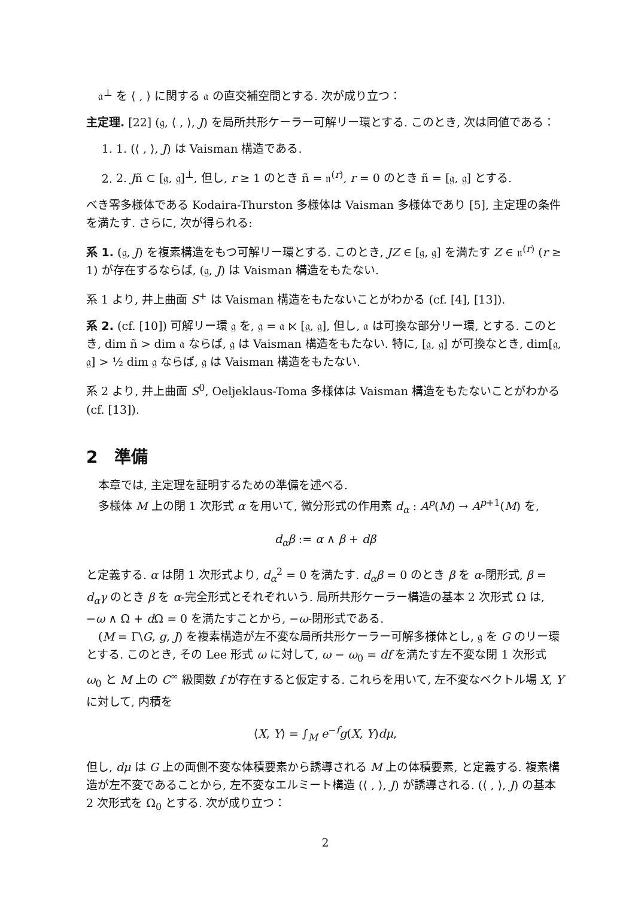𝔞<sup>⊥</sup> を ⟨ , ⟩ に関する 𝔞 の直交補空間とする. 次が成り立つ：
主定理. [22] (𝔤, ⟨ , ⟩, J) を局所共形ケーラー可解リー環とする. このとき, 次は同値である：
1. 1. (⟨ , ⟩, J) は Vaisman 構造である.
2. 2. Jñ ⊂ [𝔤, 𝔤]<sup>⊥</sup>, 但し, r ≥ 1 のとき ñ = 𝔫<sup>(r)</sup>, r = 0 のとき ñ = [𝔤, 𝔤] とする.
べき零多様体である Kodaira-Thurston 多様体は Vaisman 多様体であり [5], 主定理の条件を満たす. さらに, 次が得られる:
系 1. (𝔤, J) を複素構造をもつ可解リー環とする. このとき, JZ ∈ [𝔤, 𝔤] を満たす Z ∈ 𝔫<sup>(r)</sup> (r ≥ 1) が存在するならば, (𝔤, J) は Vaisman 構造をもたない.
系 1 より, 井上曲面 S<sup>+</sup> は Vaisman 構造をもたないことがわかる (cf. [4], [13]).
系 2. (cf. [10]) 可解リー環 𝔤 を, 𝔤 = 𝔞 ⋉ [𝔤, 𝔤], 但し, 𝔞 は可換な部分リー環, とする. このとき, dim ñ > dim 𝔞 ならば, 𝔤 は Vaisman 構造をもたない. 特に, [𝔤, 𝔤] が可換なとき, dim[𝔤, 𝔤] > ½ dim 𝔤 ならば, 𝔤 は Vaisman 構造をもたない.
系 2 より, 井上曲面 S<sup>0</sup>, Oeljeklaus-Toma 多様体は Vaisman 構造をもたないことがわかる (cf. [13]).
2　準備
本章では, 主定理を証明するための準備を述べる.
多様体 M 上の閉 1 次形式 α を用いて, 微分形式の作用素 d<sub>α</sub> : A<sup>p</sup>(M) → A<sup>p+1</sup>(M) を,
d<sub>α</sub>β := α ∧ β + dβ
と定義する. α は閉 1 次形式より, d<sub>α</sub><sup>2</sup> = 0 を満たす. d<sub>α</sub>β = 0 のとき β を α-閉形式, β = d<sub>α</sub>γ のとき β を α-完全形式とそれぞれいう. 局所共形ケーラー構造の基本 2 次形式 Ω は, −ω ∧ Ω + d Ω = 0 を満たすことから, −ω-閉形式である.
(M = Γ\G, g, J) を複素構造が左不変な局所共形ケーラー可解多様体とし, 𝔤 を G のリー環とする. このとき, その Lee 形式 ω に対して, ω − ω<sub>0</sub> = df を満たす左不変な閉 1 次形式 ω<sub>0</sub> と M 上の C<sup>∞</sup> 級関数 f が存在すると仮定する. これらを用いて, 左不変なベクトル場 X, Y に対して, 内積を
⟨X, Y⟩ = ∫<sub>M</sub> e<sup>−f</sup>g(X, Y)dμ,
但し, dμ は G 上の両側不変な体積要素から誘導される M 上の体積要素, と定義する. 複素構造が左不変であることから, 左不変なエルミート構造 (⟨ , ⟩, J) が誘導される. (⟨ , ⟩, J) の基本 2 次形式を Ω<sub>0</sub> とする. 次が成り立つ：
2